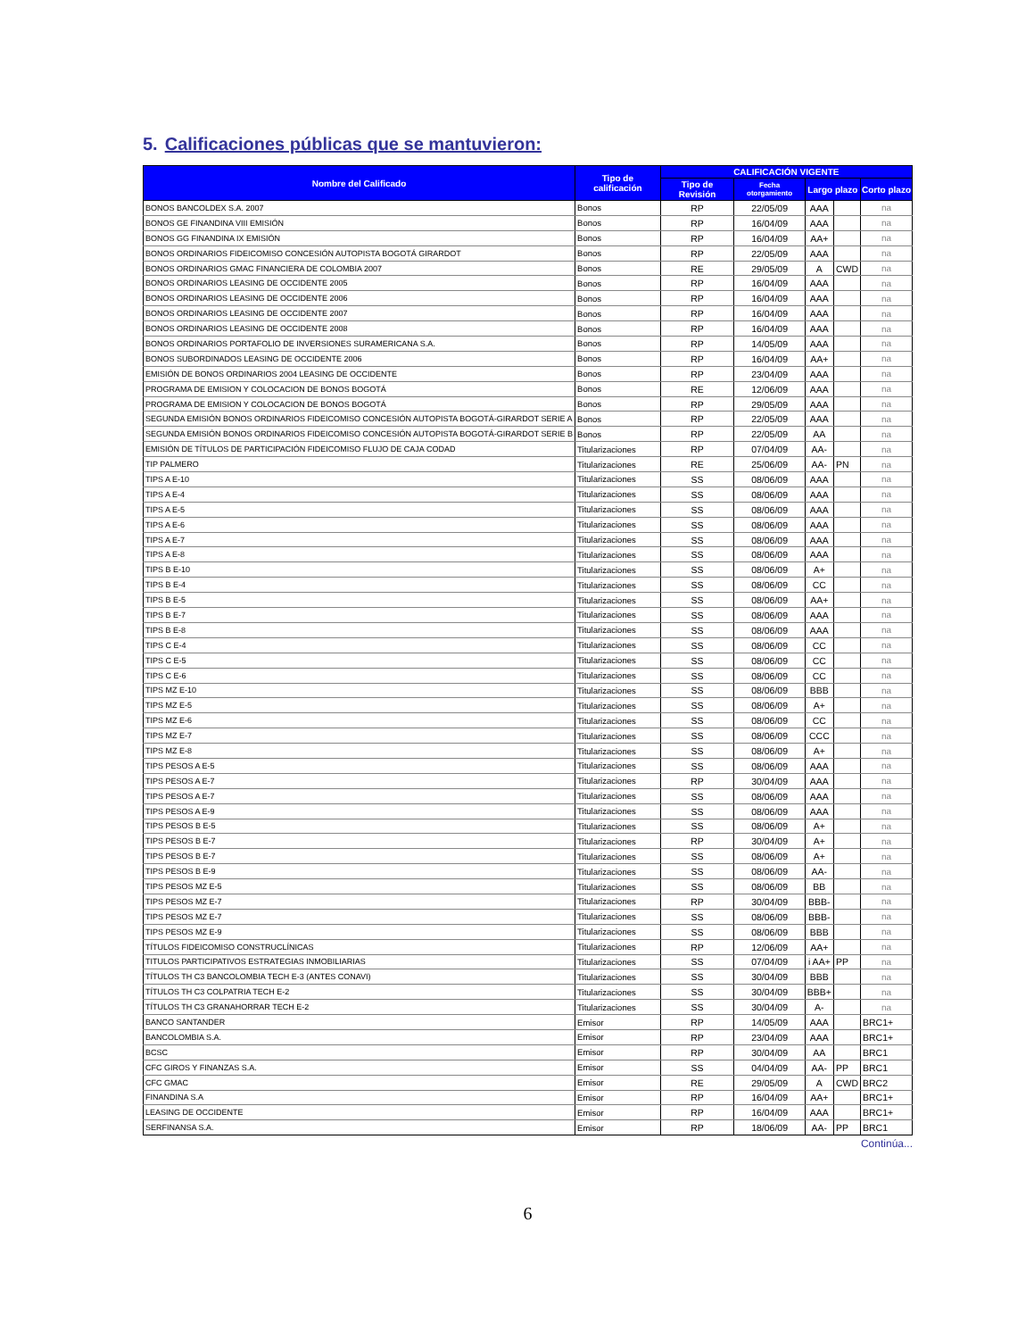5. Calificaciones públicas que se mantuvieron:
| Nombre del Calificado | Tipo de calificación | CALIFICACIÓN VIGENTE | | | | |
| --- | --- | --- | --- | --- | --- | --- |
| | | Tipo de Revisión | Fecha otorgamiento | Largo plazo | | Corto plazo |
| BONOS BANCOLDEX S.A. 2007 | Bonos | RP | 22/05/09 | AAA | | na |
| BONOS GE FINANDINA VIII EMISIÓN | Bonos | RP | 16/04/09 | AAA | | na |
| BONOS GG FINANDINA IX EMISIÓN | Bonos | RP | 16/04/09 | AA+ | | na |
| BONOS ORDINARIOS FIDEICOMISO CONCESIÓN AUTOPISTA BOGOTÁ GIRARDOT | Bonos | RP | 22/05/09 | AAA | | na |
| BONOS ORDINARIOS GMAC FINANCIERA DE COLOMBIA 2007 | Bonos | RE | 29/05/09 | A | CWD | na |
| BONOS ORDINARIOS LEASING DE OCCIDENTE 2005 | Bonos | RP | 16/04/09 | AAA | | na |
| BONOS ORDINARIOS LEASING DE OCCIDENTE 2006 | Bonos | RP | 16/04/09 | AAA | | na |
| BONOS ORDINARIOS LEASING DE OCCIDENTE 2007 | Bonos | RP | 16/04/09 | AAA | | na |
| BONOS ORDINARIOS LEASING DE OCCIDENTE 2008 | Bonos | RP | 16/04/09 | AAA | | na |
| BONOS ORDINARIOS PORTAFOLIO DE INVERSIONES SURAMERICANA S.A. | Bonos | RP | 14/05/09 | AAA | | na |
| BONOS SUBORDINADOS LEASING DE OCCIDENTE 2006 | Bonos | RP | 16/04/09 | AA+ | | na |
| EMISIÓN DE BONOS ORDINARIOS 2004 LEASING DE OCCIDENTE | Bonos | RP | 23/04/09 | AAA | | na |
| PROGRAMA DE EMISION Y COLOCACION DE BONOS BOGOTÁ | Bonos | RE | 12/06/09 | AAA | | na |
| PROGRAMA DE EMISION Y COLOCACION DE BONOS BOGOTÁ | Bonos | RP | 29/05/09 | AAA | | na |
| SEGUNDA EMISIÓN BONOS ORDINARIOS FIDEICOMISO CONCESIÓN AUTOPISTA BOGOTÁ-GIRARDOT SERIE A | Bonos | RP | 22/05/09 | AAA | | na |
| SEGUNDA EMISIÓN BONOS ORDINARIOS FIDEICOMISO CONCESIÓN AUTOPISTA BOGOTÁ-GIRARDOT SERIE B | Bonos | RP | 22/05/09 | AA | | na |
| EMISIÓN DE TÍTULOS DE PARTICIPACIÓN FIDEICOMISO FLUJO DE CAJA CODAD | Titularizaciones | RP | 07/04/09 | AA- | | na |
| TIP PALMERO | Titularizaciones | RE | 25/06/09 | AA- | PN | na |
| TIPS A E-10 | Titularizaciones | SS | 08/06/09 | AAA | | na |
| TIPS A E-4 | Titularizaciones | SS | 08/06/09 | AAA | | na |
| TIPS A E-5 | Titularizaciones | SS | 08/06/09 | AAA | | na |
| TIPS A E-6 | Titularizaciones | SS | 08/06/09 | AAA | | na |
| TIPS A E-7 | Titularizaciones | SS | 08/06/09 | AAA | | na |
| TIPS A E-8 | Titularizaciones | SS | 08/06/09 | AAA | | na |
| TIPS B E-10 | Titularizaciones | SS | 08/06/09 | A+ | | na |
| TIPS B E-4 | Titularizaciones | SS | 08/06/09 | CC | | na |
| TIPS B E-5 | Titularizaciones | SS | 08/06/09 | AA+ | | na |
| TIPS B E-7 | Titularizaciones | SS | 08/06/09 | AAA | | na |
| TIPS B E-8 | Titularizaciones | SS | 08/06/09 | AAA | | na |
| TIPS C E-4 | Titularizaciones | SS | 08/06/09 | CC | | na |
| TIPS C E-5 | Titularizaciones | SS | 08/06/09 | CC | | na |
| TIPS C E-6 | Titularizaciones | SS | 08/06/09 | CC | | na |
| TIPS MZ E-10 | Titularizaciones | SS | 08/06/09 | BBB | | na |
| TIPS MZ E-5 | Titularizaciones | SS | 08/06/09 | A+ | | na |
| TIPS MZ E-6 | Titularizaciones | SS | 08/06/09 | CC | | na |
| TIPS MZ E-7 | Titularizaciones | SS | 08/06/09 | CCC | | na |
| TIPS MZ E-8 | Titularizaciones | SS | 08/06/09 | A+ | | na |
| TIPS PESOS A E-5 | Titularizaciones | SS | 08/06/09 | AAA | | na |
| TIPS PESOS A E-7 | Titularizaciones | RP | 30/04/09 | AAA | | na |
| TIPS PESOS A E-7 | Titularizaciones | SS | 08/06/09 | AAA | | na |
| TIPS PESOS A E-9 | Titularizaciones | SS | 08/06/09 | AAA | | na |
| TIPS PESOS B E-5 | Titularizaciones | SS | 08/06/09 | A+ | | na |
| TIPS PESOS B E-7 | Titularizaciones | RP | 30/04/09 | A+ | | na |
| TIPS PESOS B E-7 | Titularizaciones | SS | 08/06/09 | A+ | | na |
| TIPS PESOS B E-9 | Titularizaciones | SS | 08/06/09 | AA- | | na |
| TIPS PESOS MZ E-5 | Titularizaciones | SS | 08/06/09 | BB | | na |
| TIPS PESOS MZ E-7 | Titularizaciones | RP | 30/04/09 | BBB- | | na |
| TIPS PESOS MZ E-7 | Titularizaciones | SS | 08/06/09 | BBB- | | na |
| TIPS PESOS MZ E-9 | Titularizaciones | SS | 08/06/09 | BBB | | na |
| TÍTULOS FIDEICOMISO CONSTRUCLÍNICAS | Titularizaciones | RP | 12/06/09 | AA+ | | na |
| TITULOS PARTICIPATIVOS ESTRATEGIAS INMOBILIARIAS | Titularizaciones | SS | 07/04/09 | i AA+ | PP | na |
| TÍTULOS TH C3 BANCOLOMBIA TECH E-3 (ANTES CONAVI) | Titularizaciones | SS | 30/04/09 | BBB | | na |
| TÍTULOS TH C3 COLPATRIA TECH E-2 | Titularizaciones | SS | 30/04/09 | BBB+ | | na |
| TÍTULOS TH C3 GRANAHORRAR TECH E-2 | Titularizaciones | SS | 30/04/09 | A- | | na |
| BANCO SANTANDER | Emisor | RP | 14/05/09 | AAA | | BRC1+ |
| BANCOLOMBIA S.A. | Emisor | RP | 23/04/09 | AAA | | BRC1+ |
| BCSC | Emisor | RP | 30/04/09 | AA | | BRC1 |
| CFC GIROS Y FINANZAS S.A. | Emisor | SS | 04/04/09 | AA- | PP | BRC1 |
| CFC GMAC | Emisor | RE | 29/05/09 | A | CWD | BRC2 |
| FINANDINA S.A | Emisor | RP | 16/04/09 | AA+ | | BRC1+ |
| LEASING DE OCCIDENTE | Emisor | RP | 16/04/09 | AAA | | BRC1+ |
| SERFINANSA S.A. | Emisor | RP | 18/06/09 | AA- | PP | BRC1 |
Continúa...
6